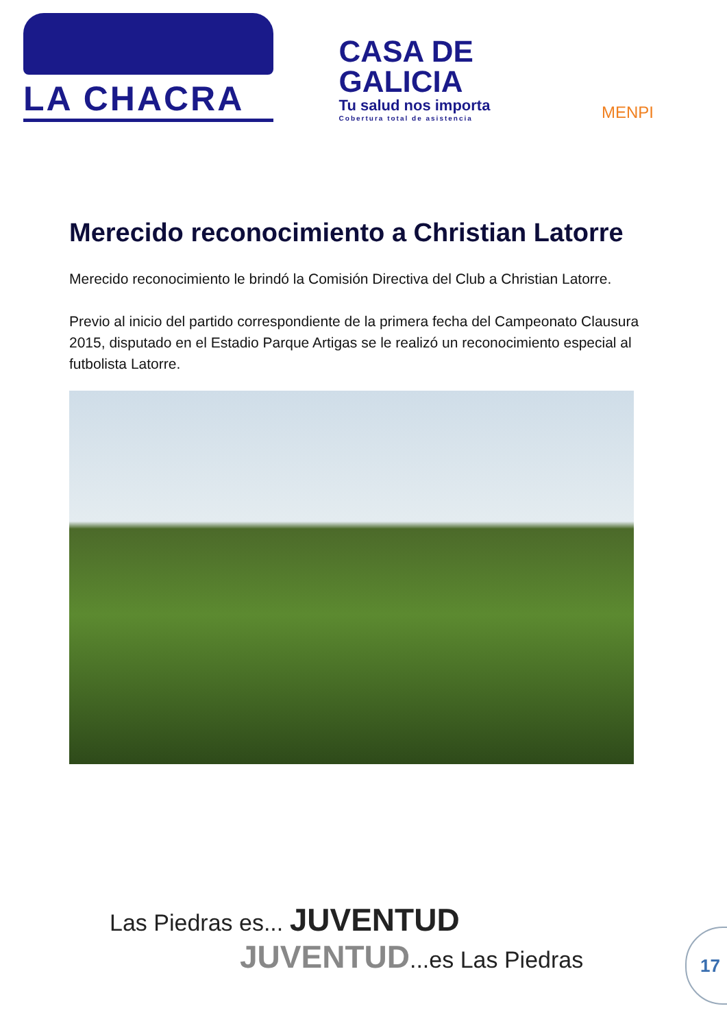LA CHACRA
CASA DE
GALICIA
Tu salud nos importa
Cobertura total de asistencia
MENPI
Merecido reconocimiento a Christian Latorre
Merecido reconocimiento le brindó la Comisión Directiva del Club a Christian Latorre.
Previo al inicio del partido correspondiente de la primera fecha del Campeonato Clausura 2015, disputado en el Estadio Parque Artigas se le realizó un reconocimiento especial al futbolista Latorre.
Las Piedras es... JUVENTUD
JUVENTUD...es Las Piedras
17